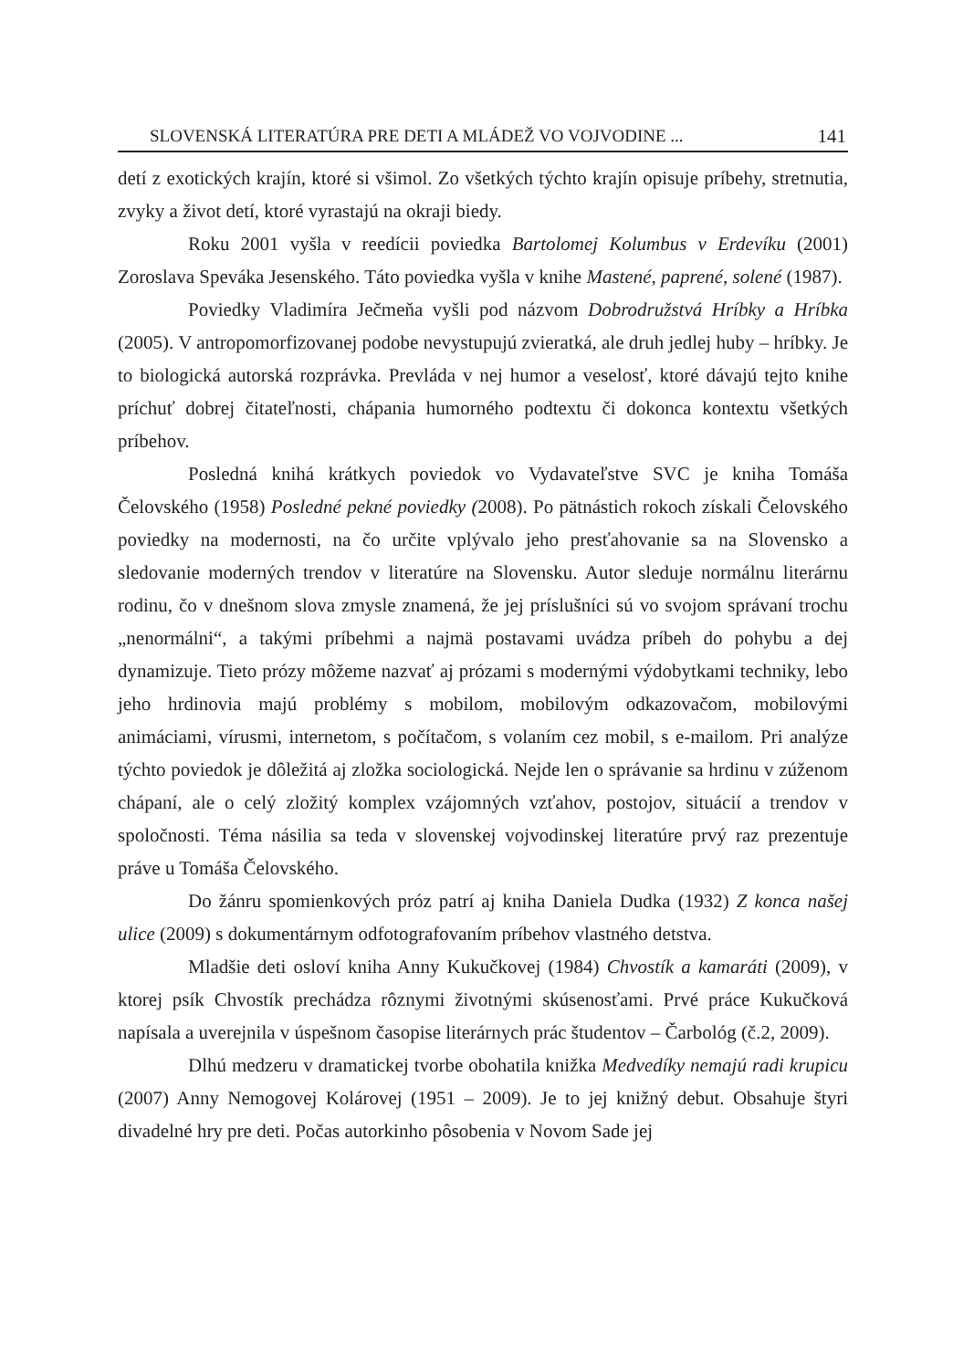SLOVENSKÁ LITERATÚRA PRE DETI A MLÁDEŽ VO VOJVODINE ... 141
detí z exotických krajín, ktoré si všimol. Zo všetkých týchto krajín opisuje príbehy, stretnutia, zvyky a život detí, ktoré vyrastajú na okraji biedy.
Roku 2001 vyšla v reedícii poviedka Bartolomej Kolumbus v Erdevíku (2001) Zoroslava Speváka Jesenského. Táto poviedka vyšla v knihe Mastené, paprené, solené (1987).
Poviedky Vladimíra Ječmeňa vyšli pod názvom Dobrodružstvá Hríbky a Hríbka (2005). V antropomorfizovanej podobe nevystupujú zvieratká, ale druh jedlej huby – hríbky. Je to biologická autorská rozprávka. Prevláda v nej humor a veselosť, ktoré dávajú tejto knihe príchuť dobrej čitateľnosti, chápania humorného podtextu či dokonca kontextu všetkých príbehov.
Posledná knihá krátkych poviedok vo Vydavateľstve SVC je kniha Tomáša Čelovského (1958) Posledné pekné poviedky (2008). Po pätnástich rokoch získali Čelovského poviedky na modernosti, na čo určite vplývalo jeho presťahovanie sa na Slovensko a sledovanie moderných trendov v literatúre na Slovensku. Autor sleduje normálnu literárnu rodinu, čo v dnešnom slova zmysle znamená, že jej príslušníci sú vo svojom správaní trochu „nenormálni“, a takými príbehmi a najmä postavami uvádza príbeh do pohybu a dej dynamizuje. Tieto prózy môžeme nazvať aj prózami s modernými výdobytkami techniky, lebo jeho hrdinovia majú problémy s mobilom, mobilovým odkazovačom, mobilovými animáciami, vírusmi, internetom, s počítačom, s volaním cez mobil, s e-mailom. Pri analýze týchto poviedok je dôležitá aj zložka sociologická. Nejde len o správanie sa hrdinu v zúženom chápaní, ale o celý zložitý komplex vzájomných vzťahov, postojov, situácií a trendov v spoločnosti. Téma násilia sa teda v slovenskej vojvodinskej literatúre prvý raz prezentuje práve u Tomáša Čelovského.
Do žánru spomienkových próz patrí aj kniha Daniela Dudka (1932) Z konca našej ulice (2009) s dokumentárnym odfotografovaním príbehov vlastného detstva.
Mladšie deti osloví kniha Anny Kukučkovej (1984) Chvostík a kamaráti (2009), v ktorej psík Chvostík prechádza rôznymi životnými skúsenosťami. Prvé práce Kukučková napísala a uverejnila v úspešnom časopise literárnych prác študentov – Čarbológ (č.2, 2009).
Dlhú medzeru v dramatickej tvorbe obohatila knižka Medvedíky nemajú radi krupicu (2007) Anny Nemogovej Kolárovej (1951 – 2009). Je to jej knižný debut. Obsahuje štyri divadelné hry pre deti. Počas autorkinho pôsobenia v Novom Sade jej